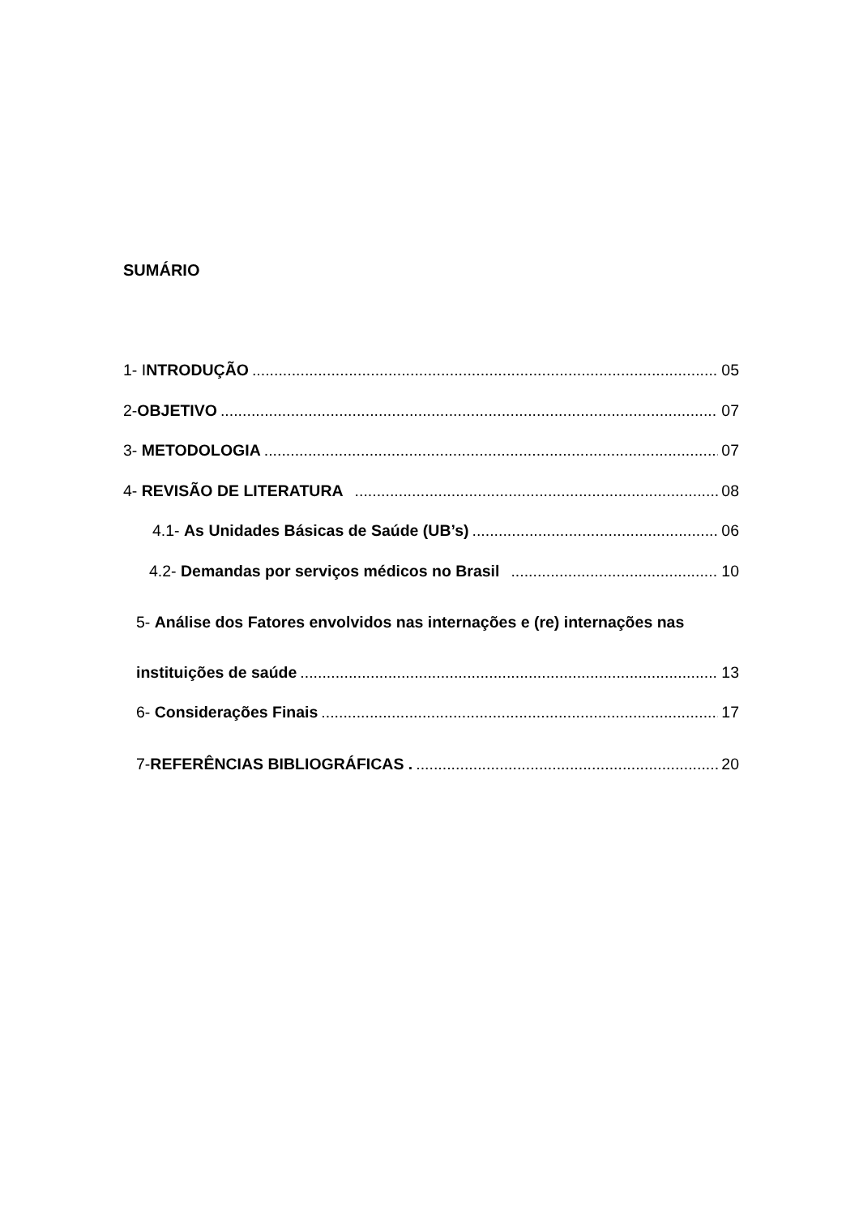SUMÁRIO
1- INTRODUÇÃO 05
2-OBJETIVO 07
3- METODOLOGIA 07
4- REVISÃO DE LITERATURA 08
4.1- As Unidades Básicas de Saúde (UB’s) 06
4.2- Demandas por serviços médicos no Brasil 10
5- Análise dos Fatores envolvidos nas internações e (re) internações nas
instituições de saúde 13
6- Considerações Finais 17
7-REFERÊNCIAS BIBLIOGRÁFICAS . 20